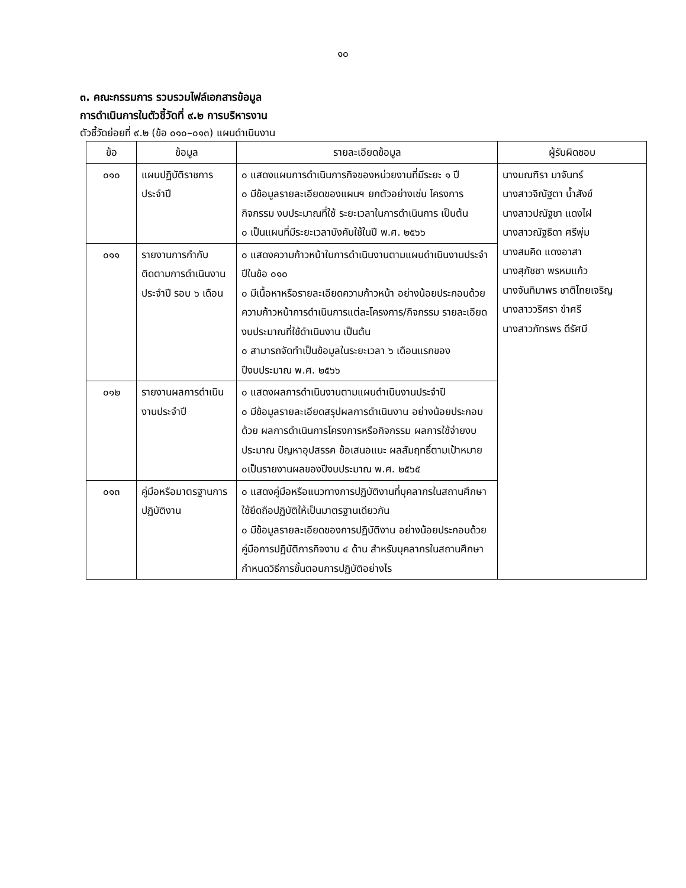๑๐
๓. คณะกรรมการ รวบรวมไฟล์เอกสารข้อมูล
การดำเนินการในตัวชี้วัดที่ ๙.๒ การบริหารงาน
ตัวชี้วัดย่อยที่ ๙.๒ (ข้อ ๐๑๐–๐๑๓) แผนดำเนินงาน
| ข้อ | ข้อมูล | รายละเอียดข้อมูล | ผู้รับผิดชอบ |
| --- | --- | --- | --- |
| ๐๑๐ | แผนปฏิบัติราชการประจำปี | ๐ แสดงแผนการดำเนินภารกิจของหน่วยงานที่มีระยะ ๑ ปี ๐ มีข้อมูลรายละเอียดของแผนฯ ยกตัวอย่างเช่น โครงการกิจกรรม งบประมาณที่ใช้ ระยะเวลาในการดำเนินการ เป็นต้น ๐ เป็นแผนที่มีระยะเวลาบังคับใช้ในปี พ.ศ. ๒๕๖๖ | นางมณฑิรา มาจันทร์ นางสาวจิณัฐตา น้ำสังข์ นางสาวปณัฐชา แดงไฝ นางสาวณัฐธิดา ศรีพุ่ม นางสมคิด แดงอาสา นางสุภัชชา พรหมแก้ว นางจันทิมาพร ชาติไทยเจริญ นางสาววริศรา ขำศรี นางสาวภัทรพร ดีรัศมี |
| ๐๑๑ | รายงานการกำกับติดตามการดำเนินงานประจำปี รอบ ๖ เดือน | ๐ แสดงความก้าวหน้าในการดำเนินงานตามแผนดำเนินงานประจำปีในข้อ ๐๑๐ ๐ มีเนื้อหาหรือรายละเอียดความก้าวหน้า อย่างน้อยประกอบด้วย ความก้าวหน้าการดำเนินการแต่ละโครงการ/กิจกรรม รายละเอียดงบประมาณที่ใช้ดำเนินงาน เป็นต้น ๐ สามารถจัดทำเป็นข้อมูลในระยะเวลา ๖ เดือนแรกของปีงบประมาณ พ.ศ. ๒๕๖๖ | |
| ๐๑๒ | รายงานผลการดำเนินงานประจำปี | ๐ แสดงผลการดำเนินงานตามแผนดำเนินงานประจำปี ๐ มีข้อมูลรายละเอียดสรุปผลการดำเนินงาน อย่างน้อยประกอบด้วย ผลการดำเนินการโครงการหรือกิจกรรม ผลการใช้จ่ายงบประมาณ ปัญหาอุปสรรค ข้อเสนอแนะ ผลสัมฤทธิ์ตามเป้าหมาย ๐เป็นรายงานผลของปีงบประมาณ พ.ศ. ๒๕๖๕ | |
| ๐๑๓ | คู่มือหรือมาตรฐานการปฏิบัติงาน | ๐ แสดงคู่มือหรือแนวทางการปฏิบัติงานที่บุคลากรในสถานศึกษา ใช้ยึดถือปฏิบัติให้เป็นมาตรฐานเดียวกัน ๐ มีข้อมูลรายละเอียดของการปฏิบัติงาน อย่างน้อยประกอบด้วย คู่มือการปฏิบัติภารกิจงาน ๔ ด้าน สำหรับบุคลากรในสถานศึกษา กำหนดวิธีการขั้นตอนการปฏิบัติอย่างไร | |